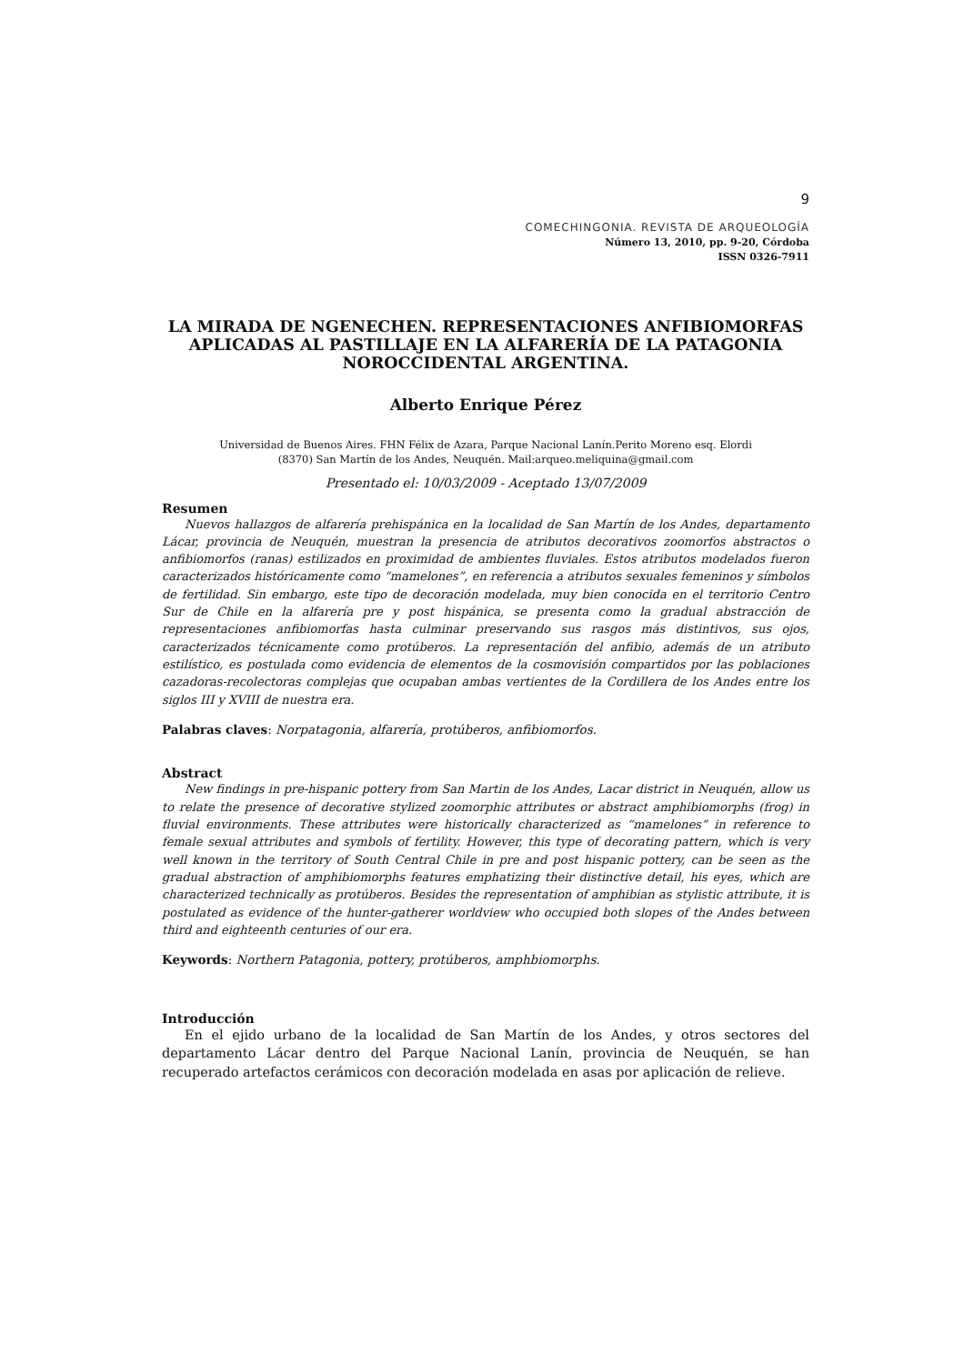9
COMECHINGONIA. REVISTA DE ARQUEOLOGÍA
Número 13, 2010, pp. 9-20, Córdoba
ISSN 0326-7911
LA MIRADA DE NGENECHEN. REPRESENTACIONES ANFIBIOMORFAS APLICADAS AL PASTILLAJE EN LA ALFARERÍA DE LA PATAGONIA NOROCCIDENTAL ARGENTINA.
Alberto Enrique Pérez
Universidad de Buenos Aires. FHN Félix de Azara, Parque Nacional Lanín.Perito Moreno esq. Elordi
(8370) San Martín de los Andes, Neuquén. Mail:arqueo.meliquina@gmail.com
Presentado el: 10/03/2009 - Aceptado 13/07/2009
Resumen
Nuevos hallazgos de alfarería prehispánica en la localidad de San Martín de los Andes, departamento Lácar, provincia de Neuquén, muestran la presencia de atributos decorativos zoomorfos abstractos o anfibiomorfos (ranas) estilizados en proximidad de ambientes fluviales. Estos atributos modelados fueron caracterizados históricamente como “mamelones”, en referencia a atributos sexuales femeninos y símbolos de fertilidad. Sin embargo, este tipo de decoración modelada, muy bien conocida en el territorio Centro Sur de Chile en la alfarería pre y post hispánica, se presenta como la gradual abstracción de representaciones anfibiomorfas hasta culminar preservando sus rasgos más distintivos, sus ojos, caracterizados técnicamente como protúberos. La representación del anfibio, además de un atributo estilístico, es postulada como evidencia de elementos de la cosmovisión compartidos por las poblaciones cazadoras-recolectoras complejas que ocupaban ambas vertientes de la Cordillera de los Andes entre los siglos III y XVIII de nuestra era.
Palabras claves: Norpatagonia, alfarería, protúberos, anfibiomorfos.
Abstract
New findings in pre-hispanic pottery from San Martin de los Andes, Lacar district in Neuquén, allow us to relate the presence of decorative stylized zoomorphic attributes or abstract amphibiomorphs (frog) in fluvial environments. These attributes were historically characterized as “mamelones” in reference to female sexual attributes and symbols of fertility. However, this type of decorating pattern, which is very well known in the territory of South Central Chile in pre and post hispanic pottery, can be seen as the gradual abstraction of amphibiomorphs features emphatizing their distinctive detail, his eyes, which are characterized technically as protúberos. Besides the representation of amphibian as stylistic attribute, it is postulated as evidence of the hunter-gatherer worldview who occupied both slopes of the Andes between third and eighteenth centuries of our era.
Keywords: Northern Patagonia, pottery, protúberos, amphbiomorphs.
Introducción
En el ejido urbano de la localidad de San Martín de los Andes, y otros sectores del departamento Lácar dentro del Parque Nacional Lanín, provincia de Neuquén, se han recuperado artefactos cerámicos con decoración modelada en asas por aplicación de relieve.